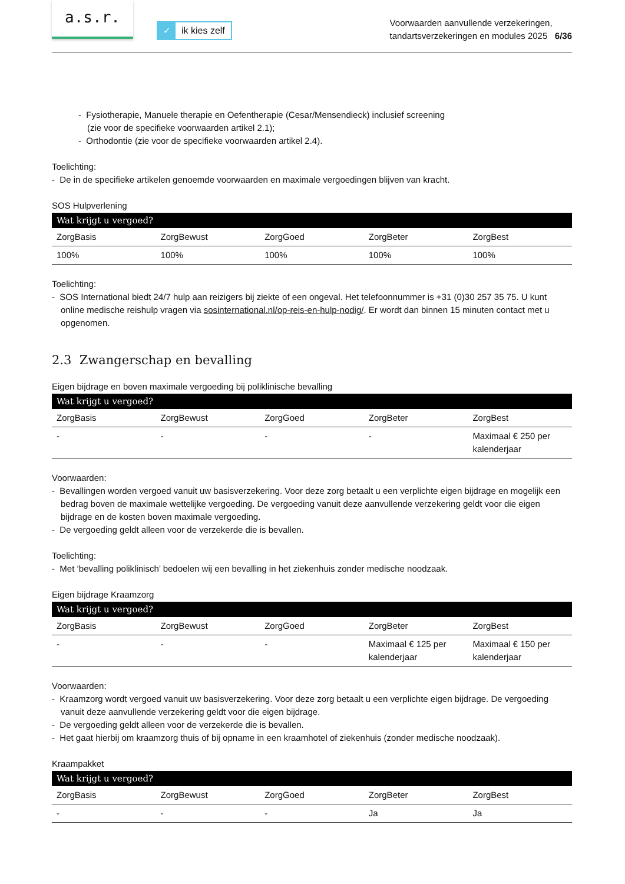a.s.r.
✓ ik kies zelf
Voorwaarden aanvullende verzekeringen,
tandartsverzekeringen en modules 2025 6/36
- Fysiotherapie, Manuele therapie en Oefentherapie (Cesar/Mensendieck) inclusief screening
(zie voor de specifieke voorwaarden artikel 2.1);
- Orthodontie (zie voor de specifieke voorwaarden artikel 2.4).
Toelichting:
- De in de specifieke artikelen genoemde voorwaarden en maximale vergoedingen blijven van kracht.
SOS Hulpverlening
| Wat krijgt u vergoed? | | | | |
| --- | --- | --- | --- | --- |
| ZorgBasis | ZorgBewust | ZorgGoed | ZorgBeter | ZorgBest |
| 100% | 100% | 100% | 100% | 100% |
Toelichting:
- SOS International biedt 24/7 hulp aan reizigers bij ziekte of een ongeval. Het telefoonnummer is +31 (0)30 257 35 75. U kunt online medische reishulp vragen via sosinternational.nl/op-reis-en-hulp-nodig/. Er wordt dan binnen 15 minuten contact met u opgenomen.
2.3 Zwangerschap en bevalling
Eigen bijdrage en boven maximale vergoeding bij poliklinische bevalling
| Wat krijgt u vergoed? | | | | |
| --- | --- | --- | --- | --- |
| ZorgBasis | ZorgBewust | ZorgGoed | ZorgBeter | ZorgBest |
| - | - | - | - | Maximaal € 250 per kalenderjaar |
Voorwaarden:
- Bevallingen worden vergoed vanuit uw basisverzekering. Voor deze zorg betaalt u een verplichte eigen bijdrage en mogelijk een bedrag boven de maximale wettelijke vergoeding. De vergoeding vanuit deze aanvullende verzekering geldt voor die eigen bijdrage en de kosten boven maximale vergoeding.
- De vergoeding geldt alleen voor de verzekerde die is bevallen.
Toelichting:
- Met ‘bevalling poliklinisch’ bedoelen wij een bevalling in het ziekenhuis zonder medische noodzaak.
Eigen bijdrage Kraamzorg
| Wat krijgt u vergoed? | | | | |
| --- | --- | --- | --- | --- |
| ZorgBasis | ZorgBewust | ZorgGoed | ZorgBeter | ZorgBest |
| - | - | - | Maximaal € 125 per kalenderjaar | Maximaal € 150 per kalenderjaar |
Voorwaarden:
- Kraamzorg wordt vergoed vanuit uw basisverzekering. Voor deze zorg betaalt u een verplichte eigen bijdrage. De vergoeding vanuit deze aanvullende verzekering geldt voor die eigen bijdrage.
- De vergoeding geldt alleen voor de verzekerde die is bevallen.
- Het gaat hierbij om kraamzorg thuis of bij opname in een kraamhotel of ziekenhuis (zonder medische noodzaak).
Kraampakket
| Wat krijgt u vergoed? | | | | |
| --- | --- | --- | --- | --- |
| ZorgBasis | ZorgBewust | ZorgGoed | ZorgBeter | ZorgBest |
| - | - | - | Ja | Ja |